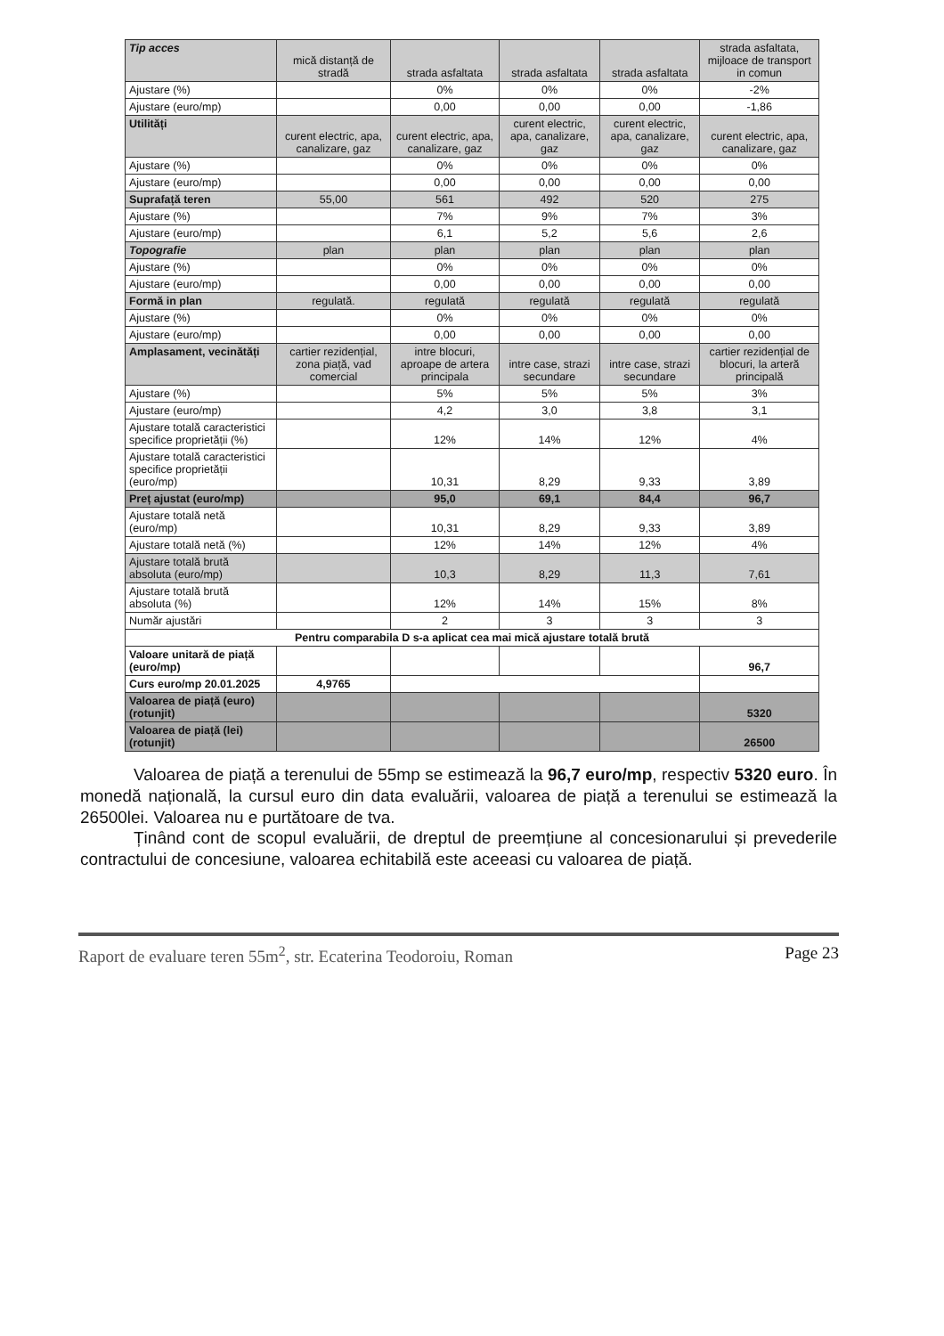| Tip acces | mică distanță de stradă | strada asfaltata | strada asfaltata | strada asfaltata | strada asfaltata, mijloace de transport in comun |
| Ajustare (%) | | 0% | 0% | 0% | -2% |
| Ajustare (euro/mp) | | 0,00 | 0,00 | 0,00 | -1,86 |
| Utilități | curent electric, apa, canalizare, gaz | curent electric, apa, canalizare, gaz | curent electric, apa, canalizare, gaz | curent electric, apa, canalizare, gaz | curent electric, apa, canalizare, gaz |
| Ajustare (%) | | 0% | 0% | 0% | 0% |
| Ajustare (euro/mp) | | 0,00 | 0,00 | 0,00 | 0,00 |
| Suprafață teren | 55,00 | 561 | 492 | 520 | 275 |
| Ajustare (%) | | 7% | 9% | 7% | 3% |
| Ajustare (euro/mp) | | 6,1 | 5,2 | 5,6 | 2,6 |
| Topografie | plan | plan | plan | plan | plan |
| Ajustare (%) | | 0% | 0% | 0% | 0% |
| Ajustare (euro/mp) | | 0,00 | 0,00 | 0,00 | 0,00 |
| Formă in plan | regulată. | regulată | regulată | regulată | regulată |
| Ajustare (%) | | 0% | 0% | 0% | 0% |
| Ajustare (euro/mp) | | 0,00 | 0,00 | 0,00 | 0,00 |
| Amplasament, vecinătăți | cartier rezidențial, zona piață, vad comercial | intre blocuri, aproape de artera principala | intre case, strazi secundare | intre case, strazi secundare | cartier rezidențial de blocuri, la arteră principală |
| Ajustare (%) | | 5% | 5% | 5% | 3% |
| Ajustare (euro/mp) | | 4,2 | 3,0 | 3,8 | 3,1 |
| Ajustare totală caracteristici specifice proprietății (%) | | 12% | 14% | 12% | 4% |
| Ajustare totală caracteristici specifice proprietății (euro/mp) | | 10,31 | 8,29 | 9,33 | 3,89 |
| Preț ajustat (euro/mp) | | 95,0 | 69,1 | 84,4 | 96,7 |
| Ajustare totală netă (euro/mp) | | 10,31 | 8,29 | 9,33 | 3,89 |
| Ajustare totală netă (%) | | 12% | 14% | 12% | 4% |
| Ajustare totală brută absoluta (euro/mp) | | 10,3 | 8,29 | 11,3 | 7,61 |
| Ajustare totală brută absoluta (%) | | 12% | 14% | 15% | 8% |
| Număr ajustări | | 2 | 3 | 3 | 3 |
| Pentru comparabila D s-a aplicat cea mai mică ajustare totală brută | | | | | |
| Valoare unitară de piață (euro/mp) | | | | | 96,7 |
| Curs euro/mp 20.01.2025 | 4,9765 | | | | |
| Valoarea de piață (euro) (rotunjit) | | | | | 5320 |
| Valoarea de piață (lei) (rotunjit) | | | | | 26500 |
Valoarea de piață a terenului de 55mp se estimează la 96,7 euro/mp, respectiv 5320 euro. În monedă națională, la cursul euro din data evaluării, valoarea de piață a terenului se estimează la 26500lei. Valoarea nu e purtătoare de tva.
Ținând cont de scopul evaluării, de dreptul de preemțiune al concesionarului și prevederile contractului de concesiune, valoarea echitabilă este aceeasi cu valoarea de piață.
Raport de evaluare teren 55m<sup>2</sup>, str. Ecaterina Teodoroiu, Roman Page 23